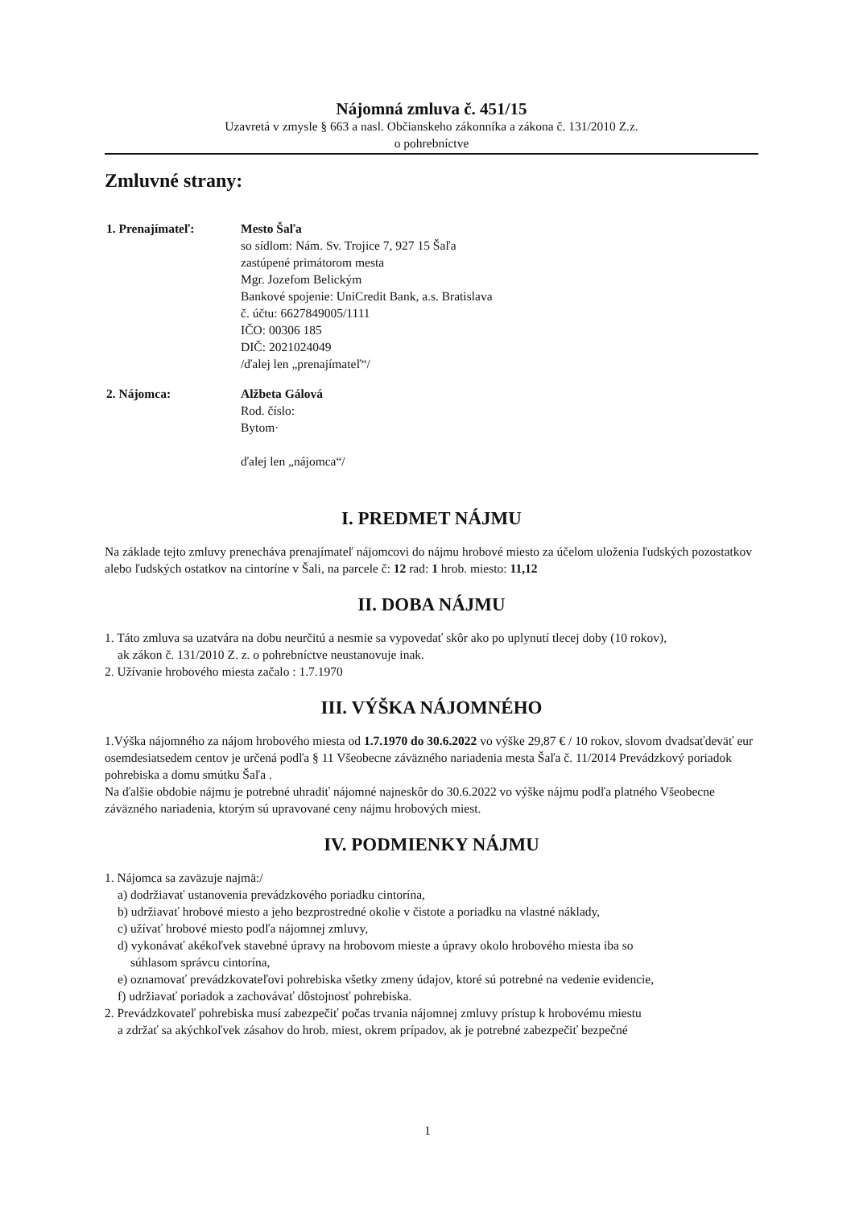Nájomná zmluva č. 451/15
Uzavretá v zmysle § 663 a nasl. Občianskeho zákonníka a zákona č. 131/2010 Z.z.
o pohrebníctve
Zmluvné strany:
1. Prenajímateľ: Mesto Šaľa
so sídlom: Nám. Sv. Trojice 7, 927 15 Šaľa
zastúpené primátorom mesta
Mgr. Jozefom Belickým
Bankové spojenie: UniCredit Bank, a.s. Bratislava
č. účtu: 6627849005/1111
IČO: 00306 185
DIČ: 2021024049
/ďalej len „prenajímateľ“/
2. Nájomca: Alžbeta Gálová
Rod. číslo:
Bytom·
ďalej len „nájomca“/
I. PREDMET NÁJMU
Na základe tejto zmluvy prenecháva prenajímateľ nájomcovi do nájmu hrobové miesto za účelom uloženia ľudských pozostatkov alebo ľudských ostatkov na cintoríne v Šali, na parcele č: 12 rad: 1 hrob. miesto: 11,12
II. DOBA NÁJMU
1. Táto zmluva sa uzatvára na dobu neurčitú a nesmie sa vypovedať skôr ako po uplynutí tlecej doby (10 rokov),
ak zákon č. 131/2010 Z. z. o pohrebníctve neustanovuje inak.
2. Užívanie hrobového miesta začalo : 1.7.1970
III. VÝŠKA NÁJOMNÉHO
1.Výška nájomného za nájom hrobového miesta od 1.7.1970 do 30.6.2022 vo výške 29,87 € / 10 rokov, slovom dvadsaťdeväť eur osemdesiatsedem centov je určená podľa § 11 Všeobecne záväzného nariadenia mesta Šaľa č. 11/2014 Prevádzkový poriadok pohrebiska a domu smútku Šaľa .
Na ďalšie obdobie nájmu je potrebné uhradiť nájomné najneskôr do 30.6.2022 vo výške nájmu podľa platného Všeobecne záväzného nariadenia, ktorým sú upravované ceny nájmu hrobových miest.
IV. PODMIENKY NÁJMU
1. Nájomca sa zaväzuje najmä:/
a) dodržiavať ustanovenia prevádzkového poriadku cintorína,
b) udržiavať hrobové miesto a jeho bezprostredné okolie v čistote a poriadku na vlastné náklady,
c) užívať hrobové miesto podľa nájomnej zmluvy,
d) vykonávať akékoľvek stavebné úpravy na hrobovom mieste a úpravy okolo hrobového miesta iba so
súhlasom správcu cintorína,
e) oznamovať prevádzkovateľovi pohrebiska všetky zmeny údajov, ktoré sú potrebné na vedenie evidencie,
f) udržiavať poriadok a zachovávať dôstojnosť pohrebiska.
2. Prevádzkovateľ pohrebiska musí zabezpečiť počas trvania nájomnej zmluvy prístup k hrobovému miestu
a zdržať sa akýchkoľvek zásahov do hrob. miest, okrem prípadov, ak je potrebné zabezpečiť bezpečné
1